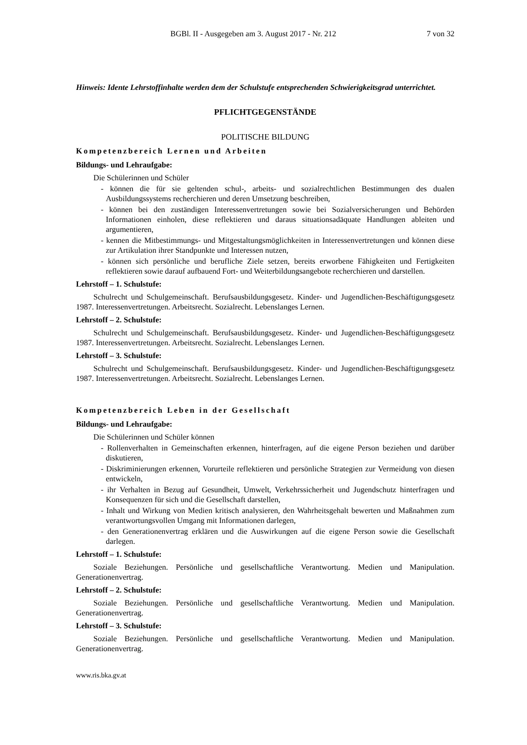BGBl. II - Ausgegeben am 3. August 2017 - Nr. 212 7 von 32
Hinweis: Idente Lehrstoffinhalte werden dem der Schulstufe entsprechenden Schwierigkeitsgrad unterrichtet.
PFLICHTGEGENSTÄNDE
POLITISCHE BILDUNG
Kompetenzbereich Lernen und Arbeiten
Bildungs- und Lehraufgabe:
Die Schülerinnen und Schüler
- können die für sie geltenden schul-, arbeits- und sozialrechtlichen Bestimmungen des dualen Ausbildungssystems recherchieren und deren Umsetzung beschreiben,
- können bei den zuständigen Interessenvertretungen sowie bei Sozialversicherungen und Behörden Informationen einholen, diese reflektieren und daraus situationsadäquate Handlungen ableiten und argumentieren,
- kennen die Mitbestimmungs- und Mitgestaltungsmöglichkeiten in Interessenvertretungen und können diese zur Artikulation ihrer Standpunkte und Interessen nutzen,
- können sich persönliche und berufliche Ziele setzen, bereits erworbene Fähigkeiten und Fertigkeiten reflektieren sowie darauf aufbauend Fort- und Weiterbildungsangebote recherchieren und darstellen.
Lehrstoff – 1. Schulstufe:
Schulrecht und Schulgemeinschaft. Berufsausbildungsgesetz. Kinder- und Jugendlichen-Beschäftigungsgesetz 1987. Interessenvertretungen. Arbeitsrecht. Sozialrecht. Lebenslanges Lernen.
Lehrstoff – 2. Schulstufe:
Schulrecht und Schulgemeinschaft. Berufsausbildungsgesetz. Kinder- und Jugendlichen-Beschäftigungsgesetz 1987. Interessenvertretungen. Arbeitsrecht. Sozialrecht. Lebenslanges Lernen.
Lehrstoff – 3. Schulstufe:
Schulrecht und Schulgemeinschaft. Berufsausbildungsgesetz. Kinder- und Jugendlichen-Beschäftigungsgesetz 1987. Interessenvertretungen. Arbeitsrecht. Sozialrecht. Lebenslanges Lernen.
Kompetenzbereich Leben in der Gesellschaft
Bildungs- und Lehraufgabe:
Die Schülerinnen und Schüler können
- Rollenverhalten in Gemeinschaften erkennen, hinterfragen, auf die eigene Person beziehen und darüber diskutieren,
- Diskriminierungen erkennen, Vorurteile reflektieren und persönliche Strategien zur Vermeidung von diesen entwickeln,
- ihr Verhalten in Bezug auf Gesundheit, Umwelt, Verkehrssicherheit und Jugendschutz hinterfragen und Konsequenzen für sich und die Gesellschaft darstellen,
- Inhalt und Wirkung von Medien kritisch analysieren, den Wahrheitsgehalt bewerten und Maßnahmen zum verantwortungsvollen Umgang mit Informationen darlegen,
- den Generationenvertrag erklären und die Auswirkungen auf die eigene Person sowie die Gesellschaft darlegen.
Lehrstoff – 1. Schulstufe:
Soziale Beziehungen. Persönliche und gesellschaftliche Verantwortung. Medien und Manipulation. Generationenvertrag.
Lehrstoff – 2. Schulstufe:
Soziale Beziehungen. Persönliche und gesellschaftliche Verantwortung. Medien und Manipulation. Generationenvertrag.
Lehrstoff – 3. Schulstufe:
Soziale Beziehungen. Persönliche und gesellschaftliche Verantwortung. Medien und Manipulation. Generationenvertrag.
www.ris.bka.gv.at